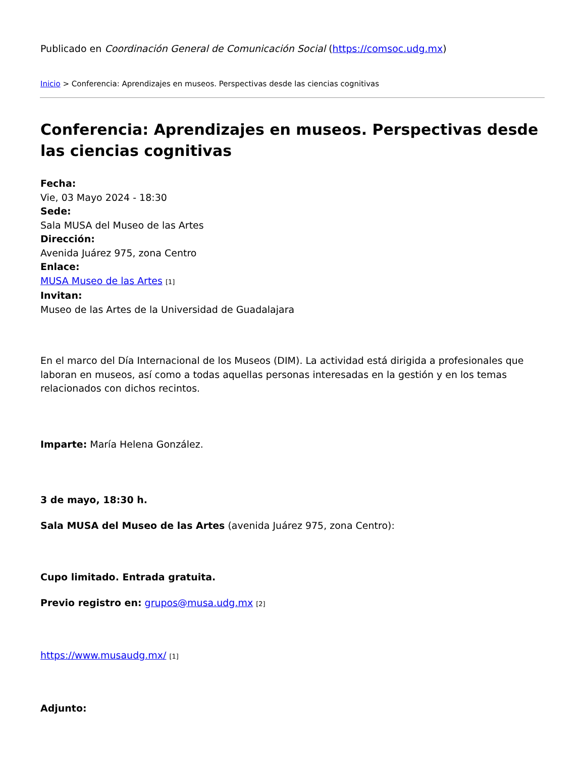Publicado en Coordinación General de Comunicación Social (https://comsoc.udg.mx)
Inicio > Conferencia: Aprendizajes en museos. Perspectivas desde las ciencias cognitivas
Conferencia: Aprendizajes en museos. Perspectivas desde las ciencias cognitivas
Fecha:
Vie, 03 Mayo 2024 - 18:30
Sede:
Sala MUSA del Museo de las Artes
Dirección:
Avenida Juárez 975, zona Centro
Enlace:
MUSA Museo de las Artes [1]
Invitan:
Museo de las Artes de la Universidad de Guadalajara
En el marco del Día Internacional de los Museos (DIM). La actividad está dirigida a profesionales que laboran en museos, así como a todas aquellas personas interesadas en la gestión y en los temas relacionados con dichos recintos.
Imparte: María Helena González.
3 de mayo, 18:30 h.
Sala MUSA del Museo de las Artes (avenida Juárez 975, zona Centro):
Cupo limitado. Entrada gratuita.
Previo registro en: grupos@musa.udg.mx [2]
https://www.musaudg.mx/ [1]
Adjunto: